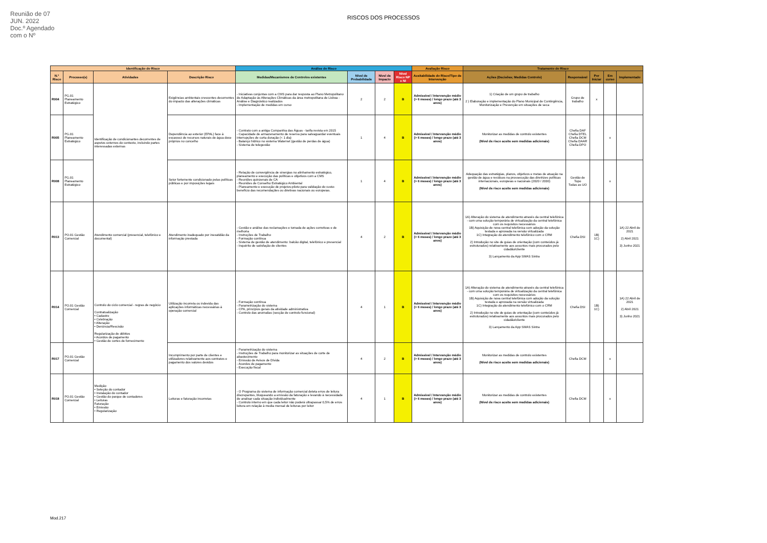Reunião de 07 JUN. 2022
Doc.º Agendado com o Nº
RISCOS DOS PROCESSOS
| Identificação do Risco | | | | Análise do Risco | | | | Avaliação Risco | Tratamento do Risco | | | | |
| --- | --- | --- | --- | --- | --- | --- | --- | --- | --- | --- | --- | --- | --- |
| N.º Risco | Processo(s) | Atividades | Descrição Risco | Medidas/Mecanismos de Controlos existentes | Nível de Probabilidade | Nível de Impacto | Nível Risco NP x NI | Aceitabilidade do Risco/Tipo de Intervenção | Ações (Decisões; Medidas Controlo) | Responsável | Por Iniciar | Em curso | Implementado |
| R004 | PG.01 Planeamento Estratégico | Identificação de condicionantes decorrentes de aspetos externos do contexto, incluindo partes interessadas externas | Exigências ambientais crescentes decorrentes do impacto das alterações climáticas | - Iniciativas conjuntas com a CMS para dar resposta ao Plano Metropolitano de Adaptação às Alterações Climáticas da área metropolitana de Lisboa - Análise e Diagnóstico realizados - Implementação de medidas em curso | 2 | 2 | B | Admissível / Intervenção médio (> 6 meses) / longo prazo (até 3 anos) | 1) Criação de um grupo de trabalho 2 ) Elaboração e implementação do Plano Municipal de Contingência, Monitorização e Prevenção em situações de seca | Grupo de trabalho | x | | |
| R005 | PG.01 Planeamento Estratégico | | Dependência ao exterior (EPAL) face à escassez de recursos naturais de água doce próprios no concelho | - Contrato com a antiga Companhia das Águas - tarifa revista em 2015 - Capacidade de armazenamento de reserva para salvaguardar eventuais interrupções de curta duração (< 1 dia) - Balanço hídrico no sistema Waternet (gestão de perdas de água) - Sistema de telegestão | 1 | 4 | B | Admissível / Intervenção médio (> 6 meses) / longo prazo (até 3 anos) | Monitorizar as medidas de controlo existentes (Nível de risco aceite sem medidas adicionais) | Chefia DAF Chefia DTEL Chefia DCM Chefia DAAR Chefia DPO | | x | |
| R008 | PG.01 Planeamento Estratégico | | Setor fortemente condicionado pelas políticas públicas e por imposições legais | - Relação de convergência de sinergias no alinhamento estratégico, planeamento e execução das políticas e objetivos com a CMS - Reuniões quinzenais de CA - Reuniões de Conselho Estratégico Ambiental - Planeamento e execução de projetos-piloto para validação do custo-benefício das recomendações ou diretivas nacionais ou europeias. | 1 | 4 | B | Admissível / Intervenção médio (> 6 meses) / longo prazo (até 3 anos) | Adequação das estratégias, planos, objetivos e metas de atuação na gestão de água e resíduos na prossecução das diretrizes políticas internacionais, europeias e nacionais (2020 / 2030) (Nível de risco aceite sem medidas adicionais) | Gestão de Topo Todas as UO | | x | |
| R013 | PO.01 Gestão Comercial | Atendimento comercial (presencial, telefónico e documental) | Atendimento inadequado por inexatidão da informação prestada | - Gestão e análise das reclamações e tomada de ações corretivas e de melhoria - Instruções de Trabalho - Formação contínua - Sistema de gestão de atendimento: balcão digital, telefónico e presencial - Inquérito de satisfação de clientes | 4 | 2 | B | Admissível / Intervenção médio (> 6 meses) / longo prazo (até 3 anos) | 1A) Alteração do sistema de atendimento através da central telefónica - com uma solução temporária de virtualização da central telefónica com os requisitos necessários 1B) Aquisição de nova central telefónica com adoção da solução testada e aprovada na versão virtualizada 1C) Integração do atendimento telefónico com o CRM 2) Introdução no site de guias de orientação (com conteúdos já estruturados) relativamente aos assuntos mais procurados pelo cidadão/cliente 3) Lançamento da App SMAS Sintra | Chefia DSI | 1B) 1C) | | 1A) 22 Abril de 2021 2) Abril 2021 3) Junho 2021 |
| R014 | PO.01 Gestão Comercial | Controlo do ciclo comercial - regras de negócio Contratualização • Cadastro • Celebração • Alteração • Denúncia/Rescisão Regularização de débitos • Acordos de pagamento • Gestão de cortes de fornecimento | Utilização incorreta ou indevida das aplicações informáticas necessárias à operação comercial | - Formação contínua - Parametrização do sistema - CPA, princípios gerais da atividade administrativa - Controlo das anomalias (secção de controlo funcional) | 4 | 1 | B | Admissível / Intervenção médio (> 6 meses) / longo prazo (até 3 anos) | 1A) Alteração do sistema de atendimento através da central telefónica - com uma solução temporária de virtualização da central telefónica com os requisitos necessários 1B) Aquisição de nova central telefónica com adoção da solução testada e aprovada na versão virtualizada 1C) Integração do atendimento telefónico com o CRM 2) Introdução no site de guias de orientação (com conteúdos já estruturados) relativamente aos assuntos mais procurados pelo cidadão/cliente 3) Lançamento da App SMAS Sintra | Chefia DSI | 1B) 1C) | | 1A) 22 Abril de 2021 2) Abril 2021 3) Junho 2021 |
| R017 | PO.01 Gestão Comercial | | Incumprimento por parte de clientes e utilizadores relativamente aos contratos e pagamento dos valores devidos | - Parametrização do sistema - Instruções de Trabalho para monitorizar as situações de corte de abastecimento - Emissão de Avisos de Dívida - Acordos de pagamento - Execução fiscal | 4 | 2 | B | Admissível / Intervenção médio (> 6 meses) / longo prazo (até 3 anos) | Monitorizar as medidas de controlo existentes (Nível de risco aceite sem medidas adicionais) | Chefia DCM | | x | |
| R018 | PO.01 Gestão Comercial | Medição • Seleção do contador • Instalação do contador • Gestão do parque de contadores • Leituras Faturação • Emissão • Regularização | Leituras e faturação incorretas | - O Programa do sistema de informação comercial deteta erros de leitura discrepantes, bloqueando a emissão da faturação e levando à necessidade de analisar cada situação individualmente - Controlo interno em que cada leitor não poderá ultrapassar 0,5% de erros leitura em relação à media mensal de leituras por leitor | 4 | 1 | B | Admissível / Intervenção médio (> 6 meses) / longo prazo (até 3 anos) | Monitorizar as medidas de controlo existentes (Nível de risco aceite sem medidas adicionais) | Chefia DCM | | x | |
Mod.217